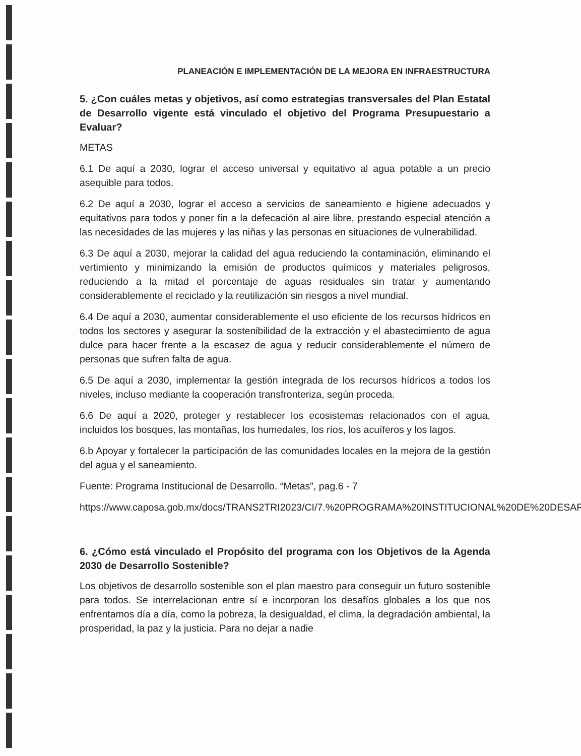PLANEACIÓN E IMPLEMENTACIÓN DE LA MEJORA EN INFRAESTRUCTURA
5. ¿Con cuáles metas y objetivos, así como estrategias transversales del Plan Estatal de Desarrollo vigente está vinculado el objetivo del Programa Presupuestario a Evaluar?
METAS
6.1 De aquí a 2030, lograr el acceso universal y equitativo al agua potable a un precio asequible para todos.
6.2 De aquí a 2030, lograr el acceso a servicios de saneamiento e higiene adecuados y equitativos para todos y poner fin a la defecación al aire libre, prestando especial atención a las necesidades de las mujeres y las niñas y las personas en situaciones de vulnerabilidad.
6.3 De aquí a 2030, mejorar la calidad del agua reduciendo la contaminación, eliminando el vertimiento y minimizando la emisión de productos químicos y materiales peligrosos, reduciendo a la mitad el porcentaje de aguas residuales sin tratar y aumentando considerablemente el reciclado y la reutilización sin riesgos a nivel mundial.
6.4 De aquí a 2030, aumentar considerablemente el uso eficiente de los recursos hídricos en todos los sectores y asegurar la sostenibilidad de la extracción y el abastecimiento de agua dulce para hacer frente a la escasez de agua y reducir considerablemente el número de personas que sufren falta de agua.
6.5 De aquí a 2030, implementar la gestión integrada de los recursos hídricos a todos los niveles, incluso mediante la cooperación transfronteriza, según proceda.
6.6 De aquí a 2020, proteger y restablecer los ecosistemas relacionados con el agua, incluidos los bosques, las montañas, los humedales, los ríos, los acuíferos y los lagos.
6.b Apoyar y fortalecer la participación de las comunidades locales en la mejora de la gestión del agua y el saneamiento.
Fuente: Programa Institucional de Desarrollo. “Metas”, pag.6 - 7
https://www.caposa.gob.mx/docs/TRANS2TRI2023/CI/7.%20PROGRAMA%20INSTITUCIONAL%20DE%20DESARROLLO.pdf
6. ¿Cómo está vinculado el Propósito del programa con los Objetivos de la Agenda 2030 de Desarrollo Sostenible?
Los objetivos de desarrollo sostenible son el plan maestro para conseguir un futuro sostenible para todos. Se interrelacionan entre sí e incorporan los desafíos globales a los que nos enfrentamos día a día, como la pobreza, la desigualdad, el clima, la degradación ambiental, la prosperidad, la paz y la justicia. Para no dejar a nadie